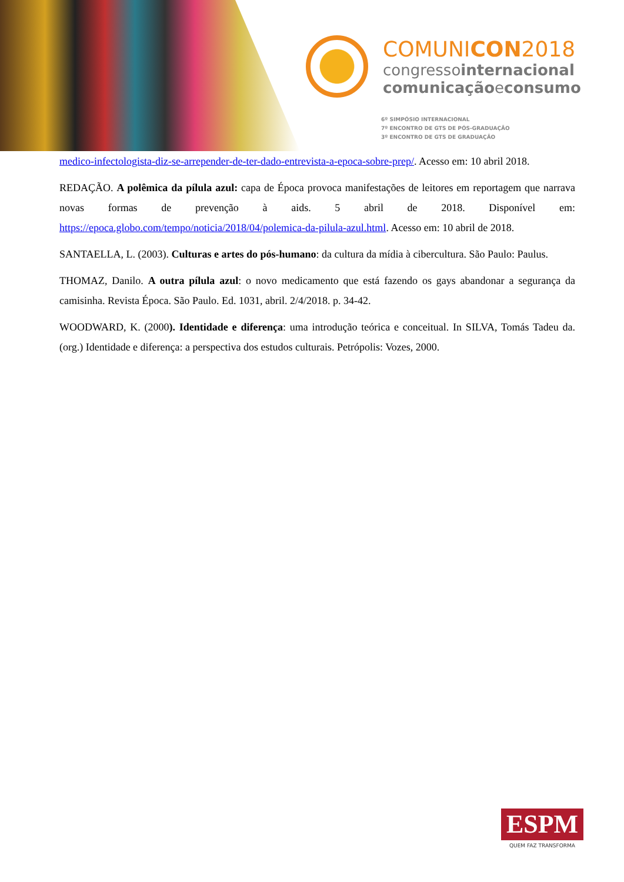COMUNICON2018
congressointernacional
comunicaçãoeconsumo
6º SIMPÓSIO INTERNACIONAL
7º ENCONTRO DE GTS DE PÓS-GRADUAÇÃO
3º ENCONTRO DE GTS DE GRADUAÇÃO
medico-infectologista-diz-se-arrepender-de-ter-dado-entrevista-a-epoca-sobre-prep/. Acesso em: 10 abril 2018.
REDAÇÃO. A polêmica da pílula azul: capa de Época provoca manifestações de leitores em reportagem que narrava novas formas de prevenção à aids. 5 abril de 2018. Disponível em: https://epoca.globo.com/tempo/noticia/2018/04/polemica-da-pilula-azul.html. Acesso em: 10 abril de 2018.
SANTAELLA, L. (2003). Culturas e artes do pós-humano: da cultura da mídia à cibercultura. São Paulo: Paulus.
THOMAZ, Danilo. A outra pílula azul: o novo medicamento que está fazendo os gays abandonar a segurança da camisinha. Revista Época. São Paulo. Ed. 1031, abril. 2/4/2018. p. 34-42.
WOODWARD, K. (2000). Identidade e diferença: uma introdução teórica e conceitual. In SILVA, Tomás Tadeu da. (org.) Identidade e diferença: a perspectiva dos estudos culturais. Petrópolis: Vozes, 2000.
ESPM
QUEM FAZ TRANSFORMA